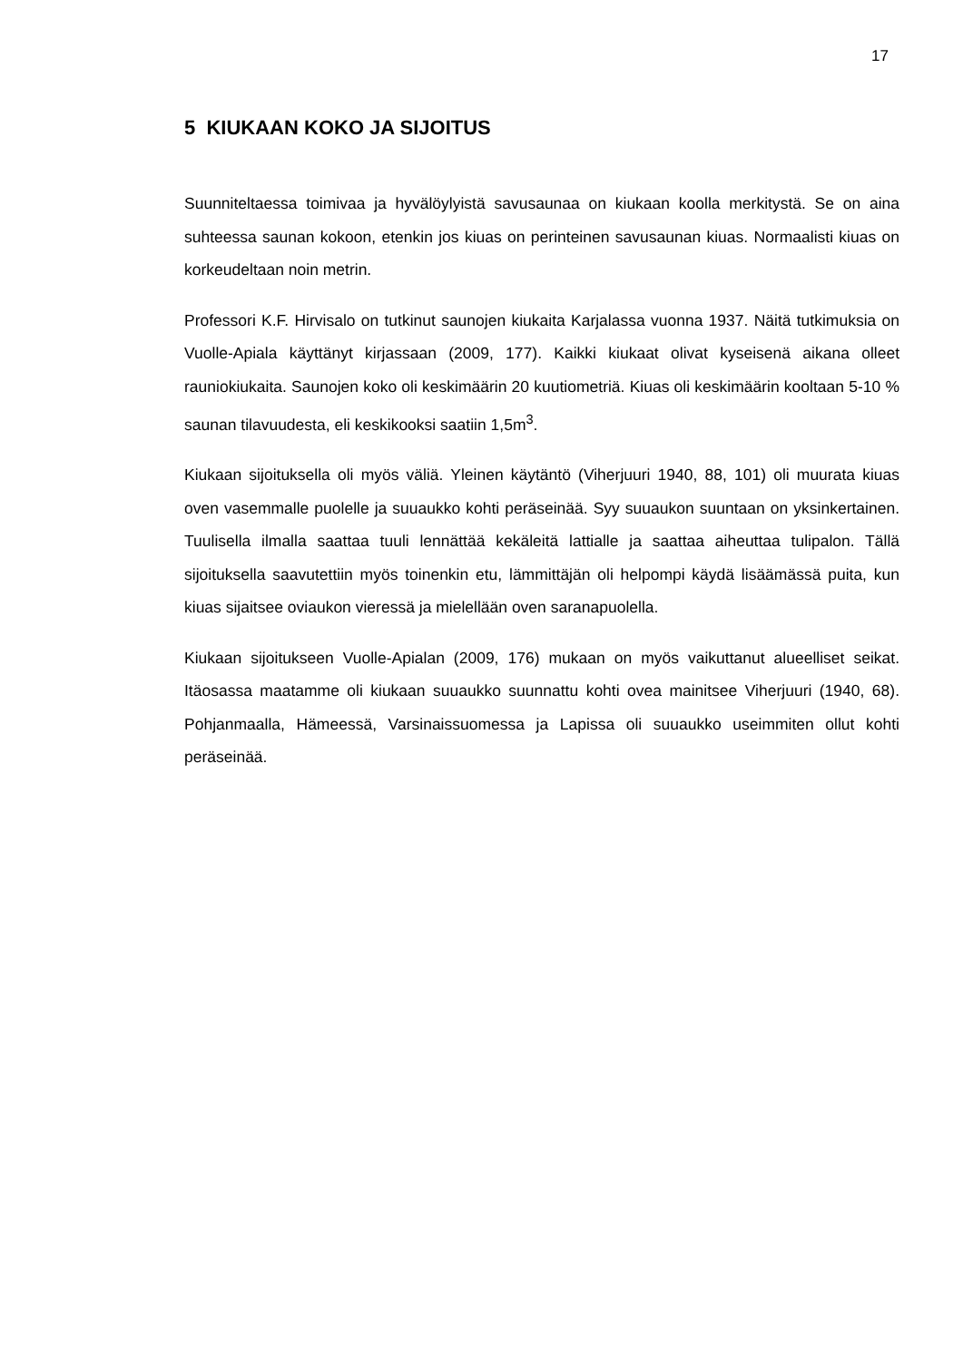17
5 KIUKAAN KOKO JA SIJOITUS
Suunniteltaessa toimivaa ja hyvälöylyistä savusaunaa on kiukaan koolla merkitys­tä. Se on aina suhteessa saunan kokoon, etenkin jos kiuas on perinteinen sa­vusaunan kiuas. Normaalisti kiuas on korkeudeltaan noin metrin.
Professori K.F. Hirvisalo on tutkinut saunojen kiukaita Karjalassa vuonna 1937. Näitä tutkimuksia on Vuolle-Apiala käyttänyt kirjassaan (2009, 177). Kaikki kiukaat olivat kyseisenä aikana olleet rauniokiukaita. Saunojen koko oli keskimäärin 20 kuutiometriä. Kiuas oli keskimäärin kooltaan 5-10 % saunan tilavuudesta, eli kes­kikooksi saatiin 1,5m<sup>3</sup>.
Kiukaan sijoituksella oli myös väliä. Yleinen käytäntö (Viherjuuri 1940, 88, 101) oli muurata kiuas oven vasemmalle puolelle ja suuaukko kohti peräseinää. Syy suu­aukon suuntaan on yksinkertainen. Tuulisella ilmalla saattaa tuuli lennättää kekä­leitä lattialle ja saattaa aiheuttaa tulipalon. Tällä sijoituksella saavutettiin myös toi­nenkin etu, lämmittäjän oli helpompi käydä lisäämässä puita, kun kiuas sijaitsee oviaukon vieressä ja mielellään oven saranapuolella.
Kiukaan sijoitukseen Vuolle-Apialan (2009, 176) mukaan on myös vaikuttanut alu­eelliset seikat. Itäosassa maatamme oli kiukaan suuaukko suunnattu kohti ovea mainitsee Viherjuuri (1940, 68). Pohjanmaalla, Hämeessä, Varsinaissuomessa ja Lapissa oli suuaukko useimmiten ollut kohti peräseinää.